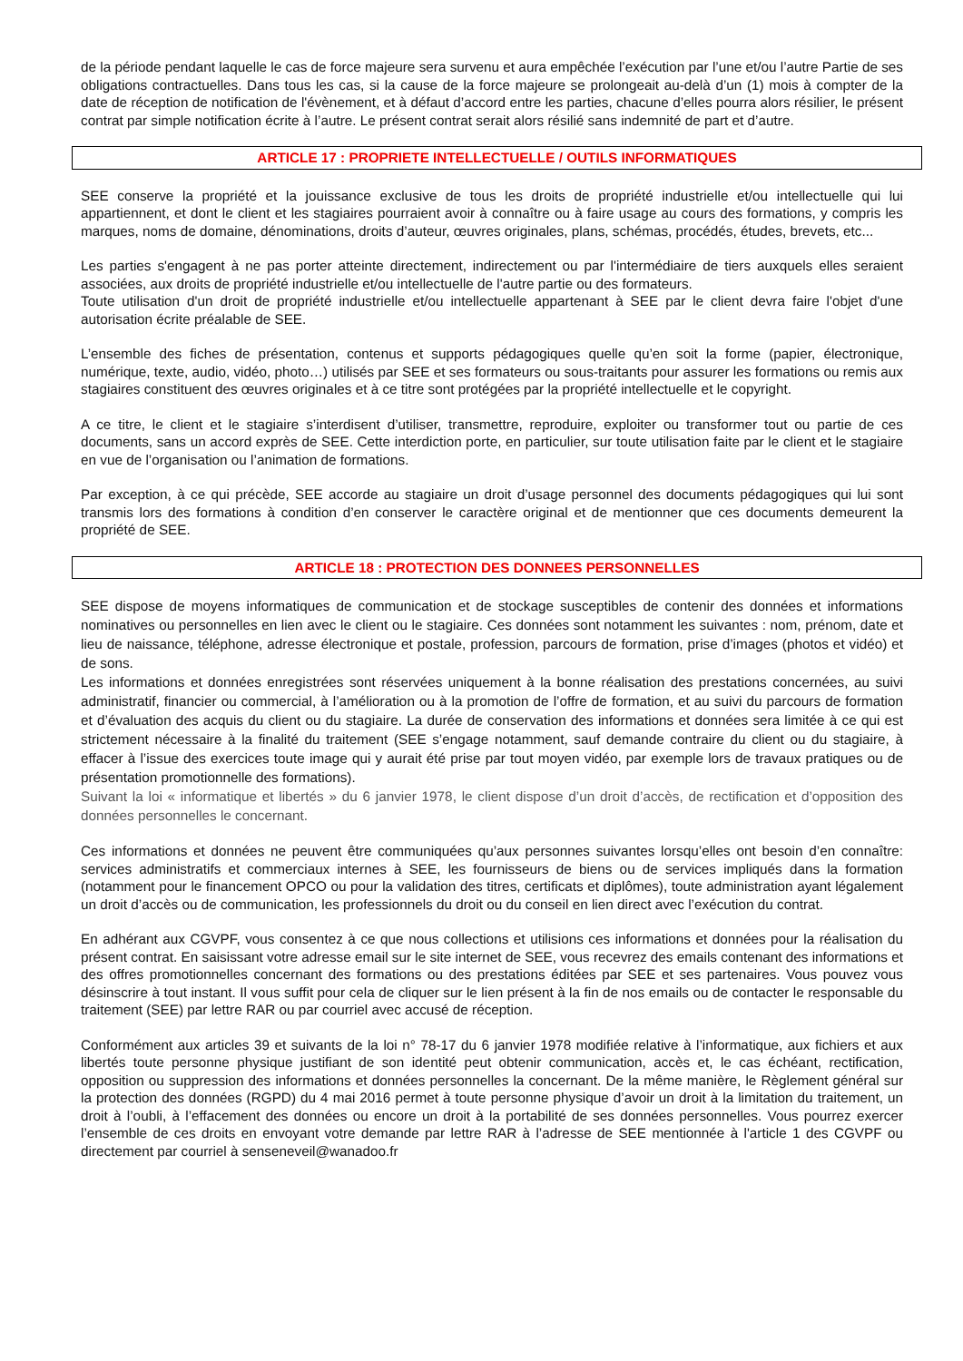de la période pendant laquelle le cas de force majeure sera survenu et aura empêchée l’exécution par l’une et/ou l’autre Partie de ses obligations contractuelles. Dans tous les cas, si la cause de la force majeure se prolongeait au-delà d’un (1) mois à compter de la date de réception de notification de l'évènement, et à défaut d’accord entre les parties, chacune d’elles pourra alors résilier, le présent contrat par simple notification écrite à l’autre. Le présent contrat serait alors résilié sans indemnité de part et d’autre.
ARTICLE 17 : PROPRIETE INTELLECTUELLE / OUTILS INFORMATIQUES
SEE conserve la propriété et la jouissance exclusive de tous les droits de propriété industrielle et/ou intellectuelle qui lui appartiennent, et dont le client et les stagiaires pourraient avoir à connaître ou à faire usage au cours des formations, y compris les marques, noms de domaine, dénominations, droits d’auteur, œuvres originales, plans, schémas, procédés, études, brevets, etc...
Les parties s'engagent à ne pas porter atteinte directement, indirectement ou par l'intermédiaire de tiers auxquels elles seraient associées, aux droits de propriété industrielle et/ou intellectuelle de l'autre partie ou des formateurs.
Toute utilisation d'un droit de propriété industrielle et/ou intellectuelle appartenant à SEE par le client devra faire l'objet d'une autorisation écrite préalable de SEE.
L’ensemble des fiches de présentation, contenus et supports pédagogiques quelle qu’en soit la forme (papier, électronique, numérique, texte, audio, vidéo, photo…) utilisés par SEE et ses formateurs ou sous-traitants pour assurer les formations ou remis aux stagiaires constituent des œuvres originales et à ce titre sont protégées par la propriété intellectuelle et le copyright.
A ce titre, le client et le stagiaire s’interdisent d’utiliser, transmettre, reproduire, exploiter ou transformer tout ou partie de ces documents, sans un accord exprès de SEE. Cette interdiction porte, en particulier, sur toute utilisation faite par le client et le stagiaire en vue de l’organisation ou l’animation de formations.
Par exception, à ce qui précède, SEE accorde au stagiaire un droit d’usage personnel des documents pédagogiques qui lui sont transmis lors des formations à condition d’en conserver le caractère original et de mentionner que ces documents demeurent la propriété de SEE.
ARTICLE 18 : PROTECTION DES DONNEES PERSONNELLES
SEE dispose de moyens informatiques de communication et de stockage susceptibles de contenir des données et informations nominatives ou personnelles en lien avec le client ou le stagiaire. Ces données sont notamment les suivantes : nom, prénom, date et lieu de naissance, téléphone, adresse électronique et postale, profession, parcours de formation, prise d’images (photos et vidéo) et de sons.
Les informations et données enregistrées sont réservées uniquement à la bonne réalisation des prestations concernées, au suivi administratif, financier ou commercial, à l’amélioration ou à la promotion de l’offre de formation, et au suivi du parcours de formation et d’évaluation des acquis du client ou du stagiaire. La durée de conservation des informations et données sera limitée à ce qui est strictement nécessaire à la finalité du traitement (SEE s’engage notamment, sauf demande contraire du client ou du stagiaire, à effacer à l’issue des exercices toute image qui y aurait été prise par tout moyen vidéo, par exemple lors de travaux pratiques ou de présentation promotionnelle des formations).
Suivant la loi « informatique et libertés » du 6 janvier 1978, le client dispose d’un droit d’accès, de rectification et d’opposition des données personnelles le concernant.
Ces informations et données ne peuvent être communiquées qu’aux personnes suivantes lorsqu’elles ont besoin d’en connaître: services administratifs et commerciaux internes à SEE, les fournisseurs de biens ou de services impliqués dans la formation (notamment pour le financement OPCO ou pour la validation des titres, certificats et diplômes), toute administration ayant légalement un droit d’accès ou de communication, les professionnels du droit ou du conseil en lien direct avec l’exécution du contrat.
En adhérant aux CGVPF, vous consentez à ce que nous collections et utilisions ces informations et données pour la réalisation du présent contrat. En saisissant votre adresse email sur le site internet de SEE, vous recevrez des emails contenant des informations et des offres promotionnelles concernant des formations ou des prestations éditées par SEE et ses partenaires. Vous pouvez vous désinscrire à tout instant. Il vous suffit pour cela de cliquer sur le lien présent à la fin de nos emails ou de contacter le responsable du traitement (SEE) par lettre RAR ou par courriel avec accusé de réception.
Conformément aux articles 39 et suivants de la loi n° 78-17 du 6 janvier 1978 modifiée relative à l’informatique, aux fichiers et aux libertés toute personne physique justifiant de son identité peut obtenir communication, accès et, le cas échéant, rectification, opposition ou suppression des informations et données personnelles la concernant. De la même manière, le Règlement général sur la protection des données (RGPD) du 4 mai 2016 permet à toute personne physique d’avoir un droit à la limitation du traitement, un droit à l’oubli, à l’effacement des données ou encore un droit à la portabilité de ses données personnelles. Vous pourrez exercer l’ensemble de ces droits en envoyant votre demande par lettre RAR à l’adresse de SEE mentionnée à l'article 1 des CGVPF ou directement par courriel à senseneveil@wanadoo.fr